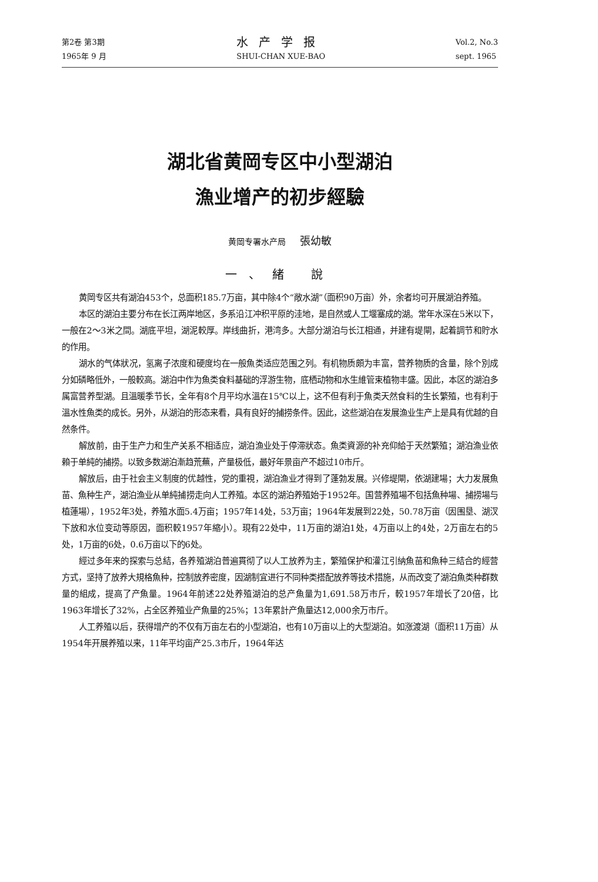第2卷 第3期
1965年 9 月
水产学报
SHUI-CHAN XUE-BAO
Vol.2, No.3
sept. 1965
湖北省黄岡专区中小型湖泊
漁业增产的初步經驗
黄岡专署水产局 張幼敏
一、緒 說
黄岡专区共有湖泊453个，总面积185.7万亩，其中除4个“敞水湖”（面积90万亩）外，余者均可开展湖泊养殖。
本区的湖泊主要分布在长江两岸地区，多系沿江冲积平原的洼地，是自然或人工堰塞成的湖。常年水深在5米以下，一般在2～3米之間。湖底平坦，湖泥較厚。岸线曲折，港湾多。大部分湖泊与长江相通，并建有堤閘，起着調节和貯水的作用。
湖水的气体狀况，氢离子浓度和硬度均在一般魚类适应范围之列。有机物质頗为丰富，营养物质的含量，除个別成分如磷略低外，一般較高。湖泊中作为魚类食料基础的浮游生物，底栖动物和水生維管束植物丰盛。因此，本区的湖泊多属富营养型湖。且溫暖季节长，全年有8个月平均水溫在15℃以上，这不但有利于魚类天然食料的生长繁殖，也有利于溫水性魚类的成长。另外，从湖泊的形态来看，具有良好的捕捞条件。因此，这些湖泊在发展漁业生产上是具有优越的自然条件。
解放前，由于生产力和生产关系不相适应，湖泊漁业处于停滞狀态。魚类資源的补充仰給于天然繁殖；湖泊漁业依賴于单純的捕捞。以致多数湖泊漸趋荒蕪，产量极低，最好年景亩产不超过10市斤。
解放后，由于社会主义制度的优越性，党的重視，湖泊漁业才得到了蓬勃发展。兴修堤閘，依湖建場；大力发展魚苗、魚种生产，湖泊漁业从单純捕捞走向人工养殖。本区的湖泊养殖始于1952年。国营养殖場不包括魚种場、捕捞場与植蓮場），1952年3处，养殖水面5.4万亩；1957年14处，53万亩；1964年发展到22处，50.78万亩（因围垦、湖汊下放和水位变动等原因，面积較1957年縮小）。現有22处中，11万亩的湖泊1处，4万亩以上的4处，2万亩左右的5处，1万亩的6处，0.6万亩以下的6处。
經过多年来的探索与总結，各养殖湖泊普遍貫彻了以人工放养为主，繁殖保护和灌江引納魚苗和魚种三結合的經营方式，坚持了放养大規格魚种，控制放养密度，因湖制宜进行不同种类搭配放养等技术措施，从而改变了湖泊魚类种群数量的組成，提高了产魚量。1964年前述22处养殖湖泊的总产魚量为1,691.58万市斤，較1957年增长了20倍，比1963年增长了32%，占全区养殖业产魚量的25%；13年累計产魚量达12,000余万市斤。
人工养殖以后，获得增产的不仅有万亩左右的小型湖泊，也有10万亩以上的大型湖泊。如涨渡湖（面积11万亩）从1954年开展养殖以来，11年平均亩产25.3市斤，1964年达